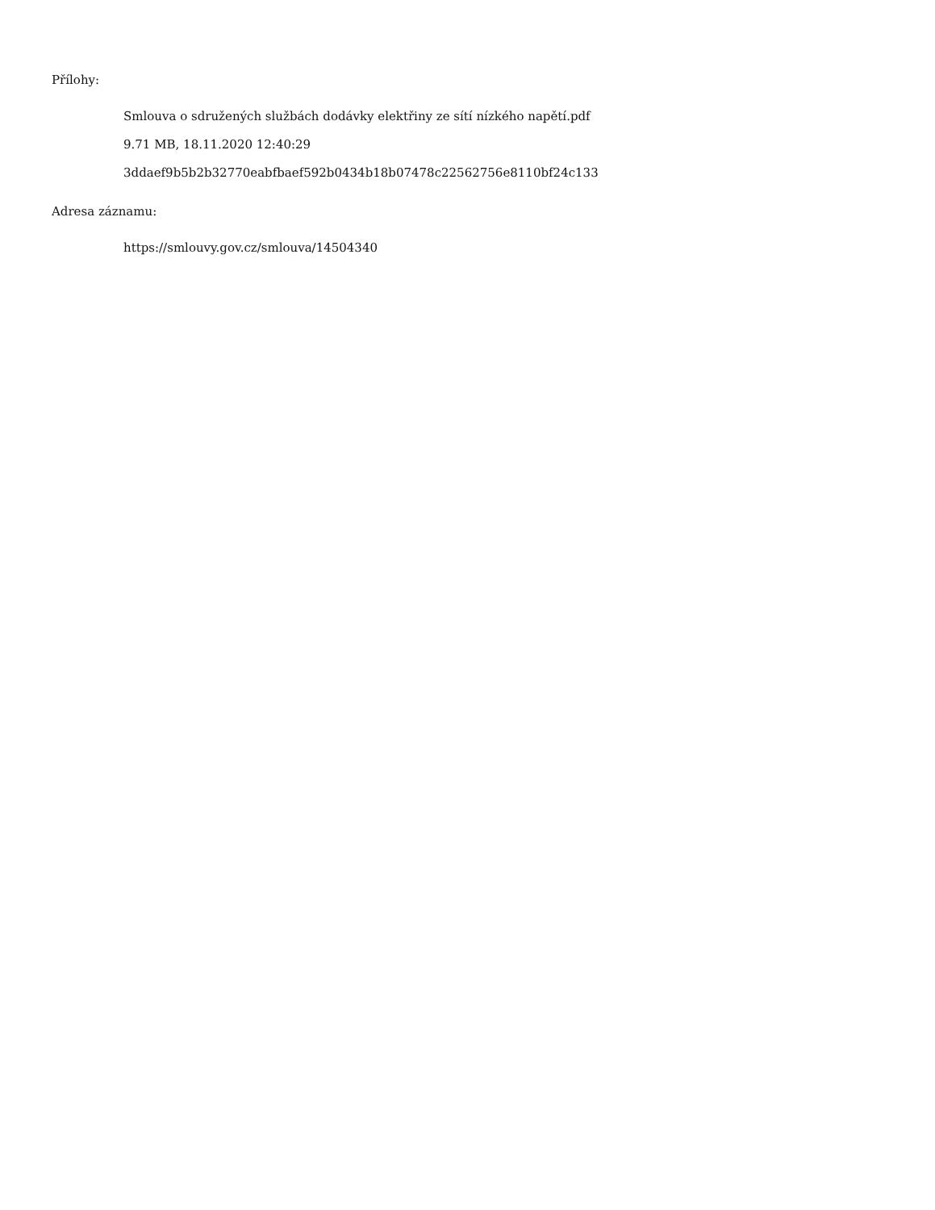Přílohy:
Smlouva o sdružených službách dodávky elektřiny ze sítí nízkého napětí.pdf
9.71 MB, 18.11.2020 12:40:29
3ddaef9b5b2b32770eabfbaef592b0434b18b07478c22562756e8110bf24c133
Adresa záznamu:
https://smlouvy.gov.cz/smlouva/14504340